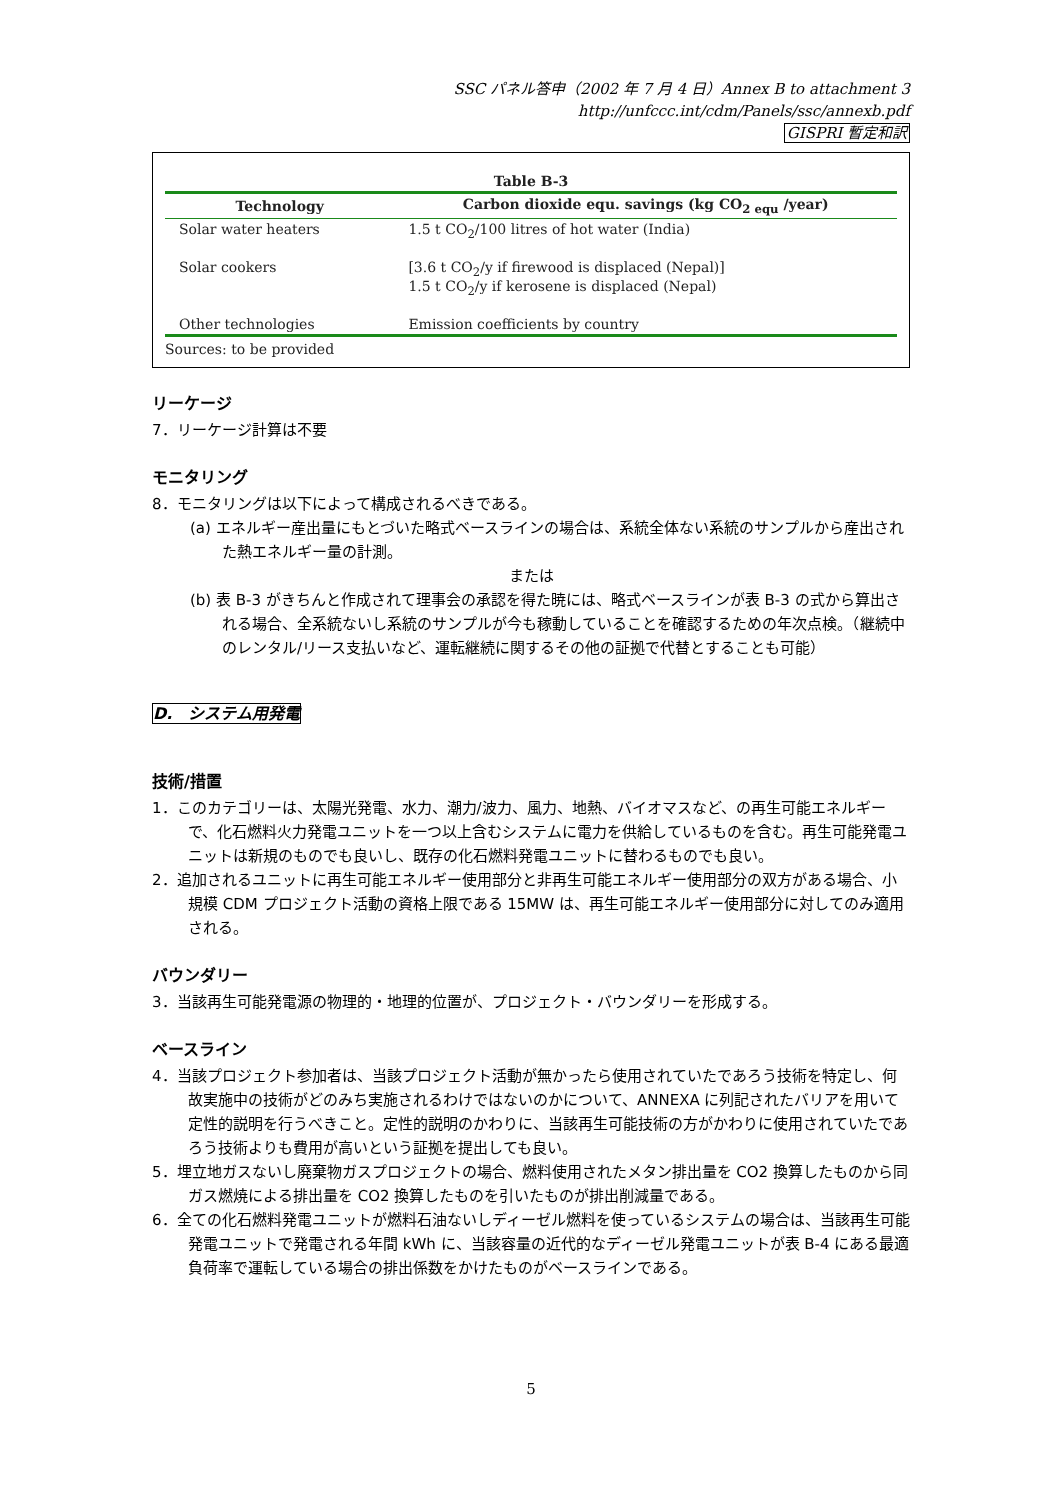SSC パネル答申（2002 年 7 月 4 日）Annex B to attachment 3
http://unfccc.int/cdm/Panels/ssc/annexb.pdf
GISPRI 暫定和訳
Table B-3
| Technology | Carbon dioxide equ. savings (kg CO<sub>2 equ</sub> /year) |
| --- | --- |
| Solar water heaters | 1.5 t CO<sub>2</sub>/100 litres of hot water (India) |
| Solar cookers | [3.6 t CO<sub>2</sub>/y if firewood is displaced (Nepal)] 1.5 t CO<sub>2</sub>/y if kerosene is displaced (Nepal) |
| Other technologies | Emission coefficients by country |
Sources: to be provided
リーケージ
7．リーケージ計算は不要
モニタリング
8．モニタリングは以下によって構成されるべきである。
(a) エネルギー産出量にもとづいた略式ベースラインの場合は、系統全体ない系統のサンプルから産出された熱エネルギー量の計測。
または
(b) 表 B-3 がきちんと作成されて理事会の承認を得た暁には、略式ベースラインが表 B-3 の式から算出される場合、全系統ないし系統のサンプルが今も稼動していることを確認するための年次点検。（継続中のレンタル/リース支払いなど、運転継続に関するその他の証拠で代替とすることも可能）
D.　システム用発電
技術/措置
1．このカテゴリーは、太陽光発電、水力、潮力/波力、風力、地熱、バイオマスなど、の再生可能エネルギーで、化石燃料火力発電ユニットを一つ以上含むシステムに電力を供給しているものを含む。再生可能発電ユニットは新規のものでも良いし、既存の化石燃料発電ユニットに替わるものでも良い。
2．追加されるユニットに再生可能エネルギー使用部分と非再生可能エネルギー使用部分の双方がある場合、小規模 CDM プロジェクト活動の資格上限である 15MW は、再生可能エネルギー使用部分に対してのみ適用される。
バウンダリー
3．当該再生可能発電源の物理的・地理的位置が、プロジェクト・バウンダリーを形成する。
ベースライン
4．当該プロジェクト参加者は、当該プロジェクト活動が無かったら使用されていたであろう技術を特定し、何故実施中の技術がどのみち実施されるわけではないのかについて、ANNEXA に列記されたバリアを用いて定性的説明を行うべきこと。定性的説明のかわりに、当該再生可能技術の方がかわりに使用されていたであろう技術よりも費用が高いという証拠を提出しても良い。
5．埋立地ガスないし廃棄物ガスプロジェクトの場合、燃料使用されたメタン排出量を CO2 換算したものから同ガス燃焼による排出量を CO2 換算したものを引いたものが排出削減量である。
6．全ての化石燃料発電ユニットが燃料石油ないしディーゼル燃料を使っているシステムの場合は、当該再生可能発電ユニットで発電される年間 kWh に、当該容量の近代的なディーゼル発電ユニットが表 B-4 にある最適負荷率で運転している場合の排出係数をかけたものがベースラインである。
5